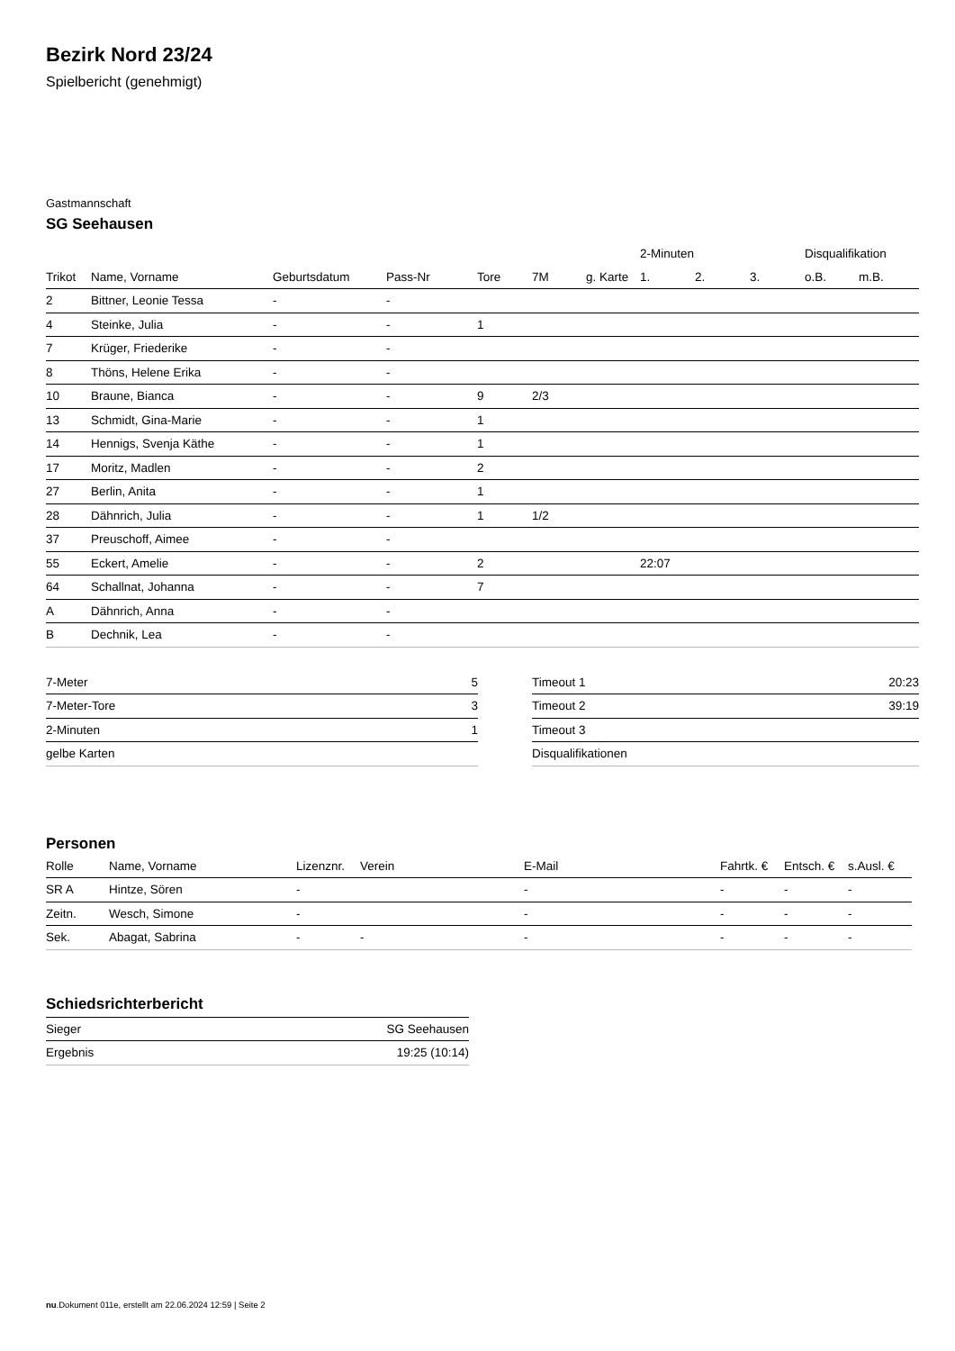Bezirk Nord 23/24
Spielbericht (genehmigt)
Gastmannschaft
SG Seehausen
| | | | | | | | 2-Minuten | | | Disqualifikation | |
| --- | --- | --- | --- | --- | --- | --- | --- | --- | --- | --- | --- |
| Trikot | Name, Vorname | Geburtsdatum | Pass-Nr | Tore | 7M | g. Karte | 1. | 2. | 3. | o.B. | m.B. |
| 2 | Bittner, Leonie Tessa | - | - | | | | | | | | |
| 4 | Steinke, Julia | - | - | 1 | | | | | | | |
| 7 | Krüger, Friederike | - | - | | | | | | | | |
| 8 | Thöns, Helene Erika | - | - | | | | | | | | |
| 10 | Braune, Bianca | - | - | 9 | 2/3 | | | | | | |
| 13 | Schmidt, Gina-Marie | - | - | 1 | | | | | | | |
| 14 | Hennigs, Svenja Käthe | - | - | 1 | | | | | | | |
| 17 | Moritz, Madlen | - | - | 2 | | | | | | | |
| 27 | Berlin, Anita | - | - | 1 | | | | | | | |
| 28 | Dähnrich, Julia | - | - | 1 | 1/2 | | | | | | |
| 37 | Preuschoff, Aimee | - | - | | | | | | | | |
| 55 | Eckert, Amelie | - | - | 2 | | | 22:07 | | | | |
| 64 | Schallnat, Johanna | - | - | 7 | | | | | | | |
| A | Dähnrich, Anna | - | - | | | | | | | | |
| B | Dechnik, Lea | - | - | | | | | | | | |
| 7-Meter | 5 |
| 7-Meter-Tore | 3 |
| 2-Minuten | 1 |
| gelbe Karten | |
| Timeout 1 | 20:23 |
| Timeout 2 | 39:19 |
| Timeout 3 | |
| Disqualifikationen | |
Personen
| Rolle | Name, Vorname | Lizenznr. | Verein | E-Mail | Fahrtk. € | Entsch. € | s.Ausl. € |
| --- | --- | --- | --- | --- | --- | --- | --- |
| SR A | Hintze, Sören | - | | - | - | - | - |
| Zeitn. | Wesch, Simone | - | | - | - | - | - |
| Sek. | Abagat, Sabrina | - | - | - | - | - | - |
Schiedsrichterbericht
| Sieger | SG Seehausen |
| Ergebnis | 19:25 (10:14) |
nu.Dokument 011e, erstellt am 22.06.2024 12:59 | Seite 2